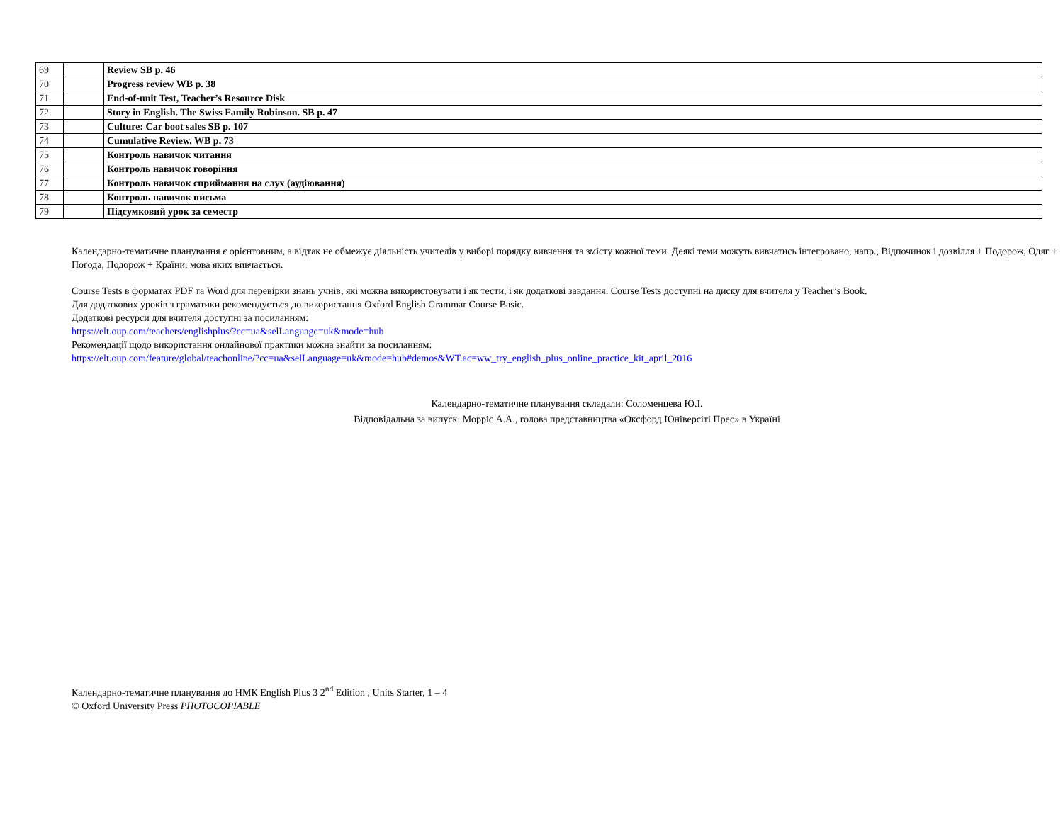| 69 | | Review SB p. 46 |
| 70 | | Progress review WB p. 38 |
| 71 | | End-of-unit Test, Teacher’s Resource Disk |
| 72 | | Story in English. The Swiss Family Robinson. SB p. 47 |
| 73 | | Culture: Car boot sales SB p. 107 |
| 74 | | Cumulative Review. WB p. 73 |
| 75 | | Контроль навичок читання |
| 76 | | Контроль навичок говоріння |
| 77 | | Контроль навичок сприймання на слух (аудіювання) |
| 78 | | Контроль навичок письма |
| 79 | | Підсумковий урок за семестр |
Календарно-тематичне планування є орієнтовним, а відтак не обмежує діяльність учителів у виборі порядку вивчення та змісту кожної теми. Деякі теми можуть вивчатись інтегровано, напр., Відпочинок і дозвілля + Подорож, Одяг + Погода, Подорож + Країни, мова яких вивчається.
Course Tests в форматах PDF та Word для перевірки знань учнів, які можна використовувати і як тести, і як додаткові завдання. Course Tests доступні на диску для вчителя у Teacher’s Book.
Для додаткових уроків з граматики рекомендується до використання Oxford English Grammar Course Basic.
Додаткові ресурси для вчителя доступні за посиланням:
https://elt.oup.com/teachers/englishplus/?cc=ua&selLanguage=uk&mode=hub
Рекомендації щодо використання онлайнової практики можна знайти за посиланням:
https://elt.oup.com/feature/global/teachonline/?cc=ua&selLanguage=uk&mode=hub#demos&WT.ac=ww_try_english_plus_online_practice_kit_april_2016
Календарно-тематичне планування складали: Соломенцева Ю.І.
Відповідальна за випуск: Морріс А.А., голова представництва «Оксфорд Юніверсіті Прес» в Україні
Календарно-тематичне планування до НМК English Plus 3 2<sup>nd</sup> Edition , Units Starter, 1 – 4
© Oxford University Press PHOTOCOPIABLE